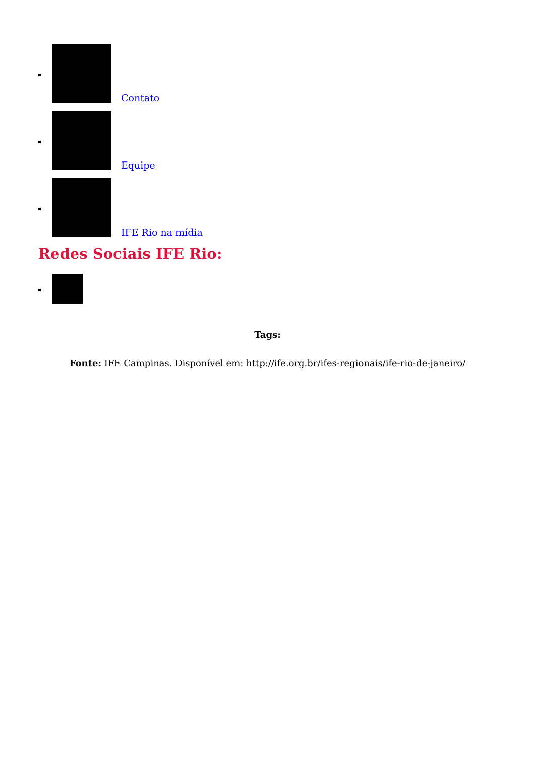Contato
Equipe
IFE Rio na mídia
Redes Sociais IFE Rio:
Tags:
Fonte: IFE Campinas. Disponível em: http://ife.org.br/ifes-regionais/ife-rio-de-janeiro/